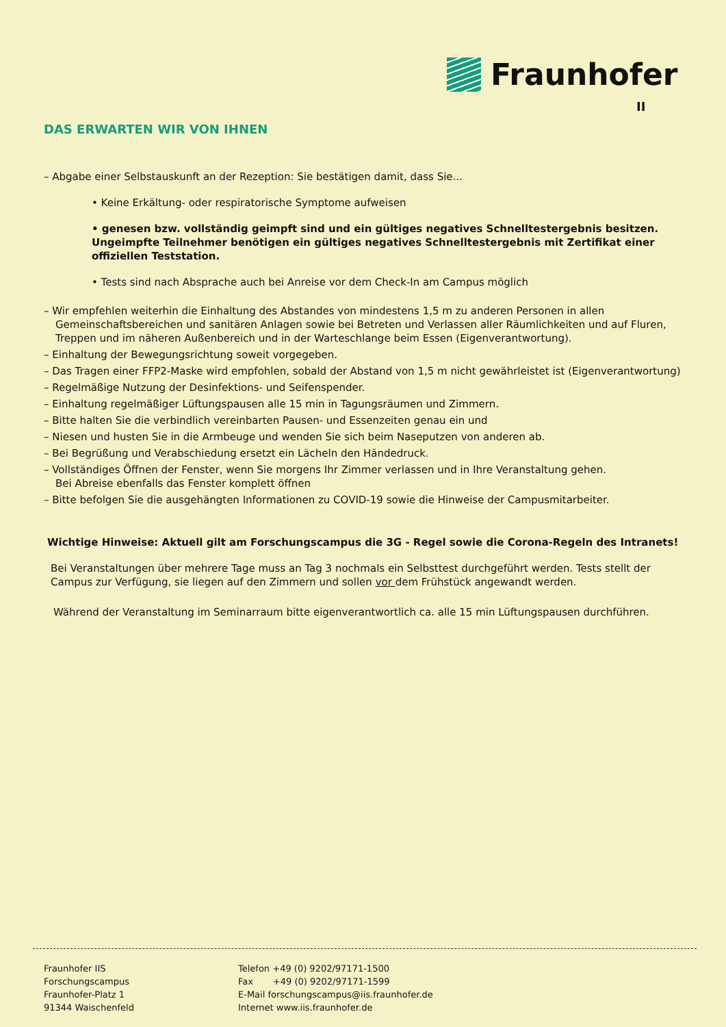Fraunhofer
II
DAS ERWARTEN WIR VON IHNEN
– Abgabe einer Selbstauskunft an der Rezeption: Sie bestätigen damit, dass Sie...
• Keine Erkältung- oder respiratorische Symptome aufweisen
• genesen bzw. vollständig geimpft sind und ein gültiges negatives Schnelltestergebnis besitzen. Ungeimpfte Teilnehmer benötigen ein gültiges negatives Schnelltestergebnis mit Zertifikat einer offiziellen Teststation.
• Tests sind nach Absprache auch bei Anreise vor dem Check-In am Campus möglich
– Wir empfehlen weiterhin die Einhaltung des Abstandes von mindestens 1,5 m zu anderen Personen in allen Gemeinschaftsbereichen und sanitären Anlagen sowie bei Betreten und Verlassen aller Räumlichkeiten und auf Fluren, Treppen und im näheren Außenbereich und in der Warteschlange beim Essen (Eigenverantwortung).
– Einhaltung der Bewegungsrichtung soweit vorgegeben.
– Das Tragen einer FFP2-Maske wird empfohlen, sobald der Abstand von 1,5 m nicht gewährleistet ist (Eigenverantwortung)
– Regelmäßige Nutzung der Desinfektions- und Seifenspender.
– Einhaltung regelmäßiger Lüftungspausen alle 15 min in Tagungsräumen und Zimmern.
– Bitte halten Sie die verbindlich vereinbarten Pausen- und Essenzeiten genau ein und
– Niesen und husten Sie in die Armbeuge und wenden Sie sich beim Naseputzen von anderen ab.
– Bei Begrüßung und Verabschiedung ersetzt ein Lächeln den Händedruck.
– Vollständiges Öffnen der Fenster, wenn Sie morgens Ihr Zimmer verlassen und in Ihre Veranstaltung gehen.
Bei Abreise ebenfalls das Fenster komplett öffnen
– Bitte befolgen Sie die ausgehängten Informationen zu COVID-19 sowie die Hinweise der Campusmitarbeiter.
Wichtige Hinweise: Aktuell gilt am Forschungscampus die 3G - Regel sowie die Corona-Regeln des Intranets!
Bei Veranstaltungen über mehrere Tage muss an Tag 3 nochmals ein Selbsttest durchgeführt werden. Tests stellt der Campus zur Verfügung, sie liegen auf den Zimmern und sollen vor dem Frühstück angewandt werden.
Während der Veranstaltung im Seminarraum bitte eigenverantwortlich ca. alle 15 min Lüftungspausen durchführen.
Fraunhofer IIS
Forschungscampus
Fraunhofer-Platz 1
91344 Waischenfeld
Telefon +49 (0) 9202/97171-1500
Fax +49 (0) 9202/97171-1599
E-Mail forschungscampus@iis.fraunhofer.de
Internet www.iis.fraunhofer.de